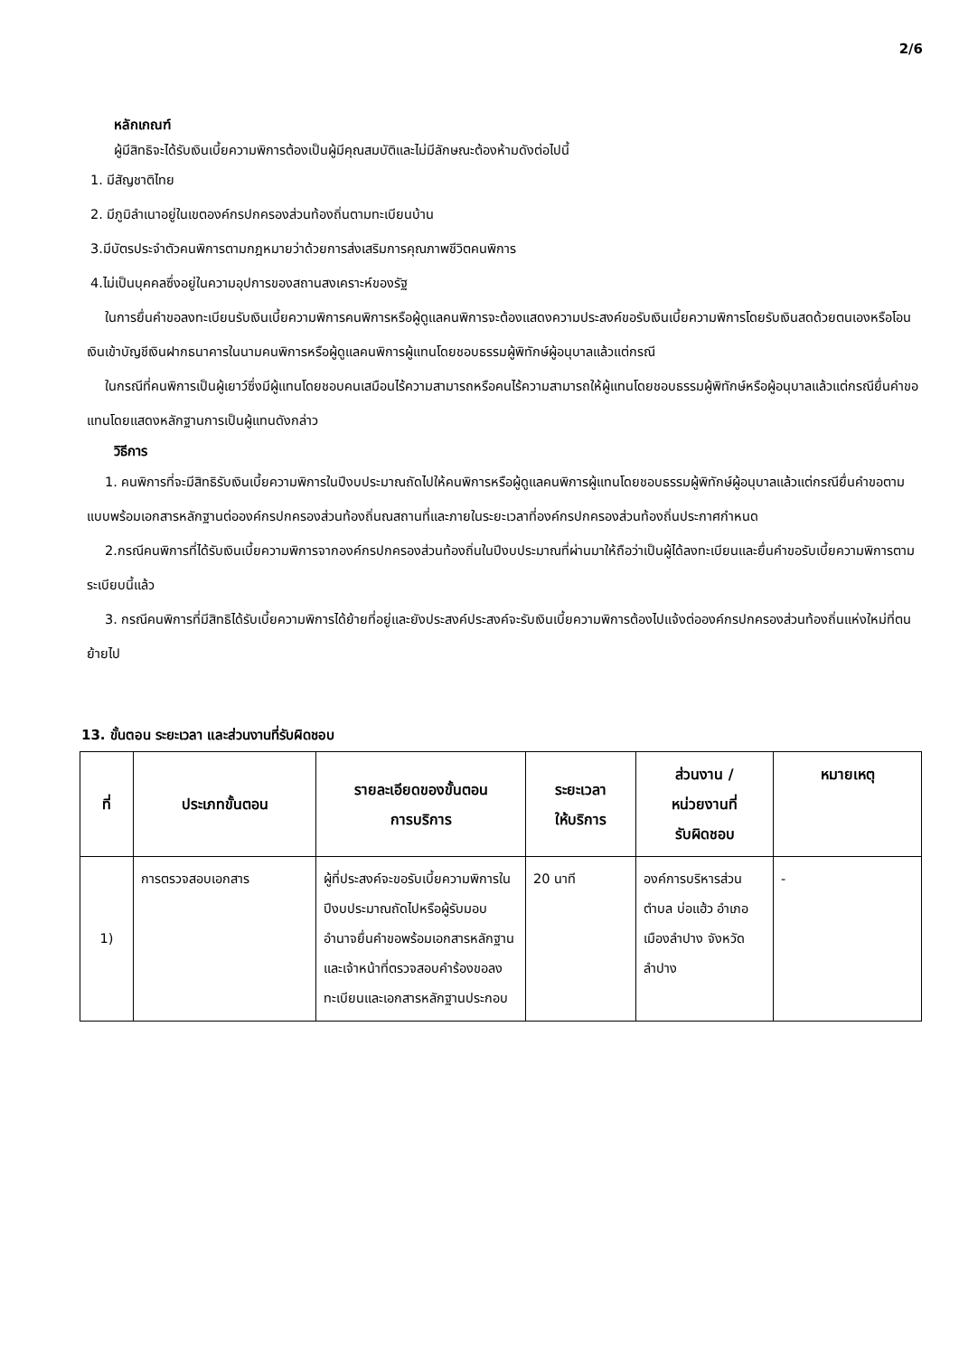2/6
หลักเกณฑ์
ผู้มีสิทธิจะได้รับเงินเบี้ยความพิการต้องเป็นผู้มีคุณสมบัติและไม่มีลักษณะต้องห้ามดังต่อไปนี้
1. มีสัญชาติไทย
2. มีภูมิลำเนาอยู่ในเขตองค์กรปกครองส่วนท้องถิ่นตามทะเบียนบ้าน
3.มีบัตรประจำตัวคนพิการตามกฎหมายว่าด้วยการส่งเสริมการคุณภาพชีวิตคนพิการ
4.ไม่เป็นบุคคลซึ่งอยู่ในความอุปการของสถานสงเคราะห์ของรัฐ
ในการยื่นคำขอลงทะเบียนรับเงินเบี้ยความพิการคนพิการหรือผู้ดูแลคนพิการจะต้องแสดงความประสงค์ขอรับเงินเบี้ยความพิการโดยรับเงินสดด้วยตนเองหรือโอนเงินเข้าบัญชีเงินฝากธนาคารในนามคนพิการหรือผู้ดูแลคนพิการผู้แทนโดยชอบธรรมผู้พิทักษ์ผู้อนุบาลแล้วแต่กรณี
ในกรณีที่คนพิการเป็นผู้เยาว์ซึ่งมีผู้แทนโดยชอบคนเสมือนไร้ความสามารถหรือคนไร้ความสามารถให้ผู้แทนโดยชอบธรรมผู้พิทักษ์หรือผู้อนุบาลแล้วแต่กรณียื่นคำขอแทนโดยแสดงหลักฐานการเป็นผู้แทนดังกล่าว
วิธีการ
1. คนพิการที่จะมีสิทธิรับเงินเบี้ยความพิการในปีงบประมาณถัดไปให้คนพิการหรือผู้ดูแลคนพิการผู้แทนโดยชอบธรรมผู้พิทักษ์ผู้อนุบาลแล้วแต่กรณียื่นคำขอตามแบบพร้อมเอกสารหลักฐานต่อองค์กรปกครองส่วนท้องถิ่นณสถานที่และภายในระยะเวลาที่องค์กรปกครองส่วนท้องถิ่นประกาศกำหนด
2.กรณีคนพิการที่ได้รับเงินเบี้ยความพิการจากองค์กรปกครองส่วนท้องถิ่นในปีงบประมาณที่ผ่านมาให้ถือว่าเป็นผู้ได้ลงทะเบียนและยื่นคำขอรับเบี้ยความพิการตามระเบียบนี้แล้ว
3. กรณีคนพิการที่มีสิทธิได้รับเบี้ยความพิการได้ย้ายที่อยู่และยังประสงค์ประสงค์จะรับเงินเบี้ยความพิการต้องไปแจ้งต่อองค์กรปกครองส่วนท้องถิ่นแห่งใหม่ที่ตนย้ายไป
13. ขั้นตอน ระยะเวลา และส่วนงานที่รับผิดชอบ
| ที่ | ประเภทขั้นตอน | รายละเอียดของขั้นตอน การบริการ | ระยะเวลา ให้บริการ | ส่วนงาน / หน่วยงานที่ รับผิดชอบ | หมายเหตุ |
| --- | --- | --- | --- | --- | --- |
| 1) | การตรวจสอบเอกสาร | ผู้ที่ประสงค์จะขอรับเบี้ยความพิการในปีงบประมาณถัดไปหรือผู้รับมอบอำนาจยื่นคำขอพร้อมเอกสารหลักฐานและเจ้าหน้าที่ตรวจสอบคำร้องขอลงทะเบียนและเอกสารหลักฐานประกอบ | 20 นาที | องค์การบริหารส่วนตำบล บ่อแฮ้ว อำเภอเมืองลำปาง จังหวัดลำปาง | - |